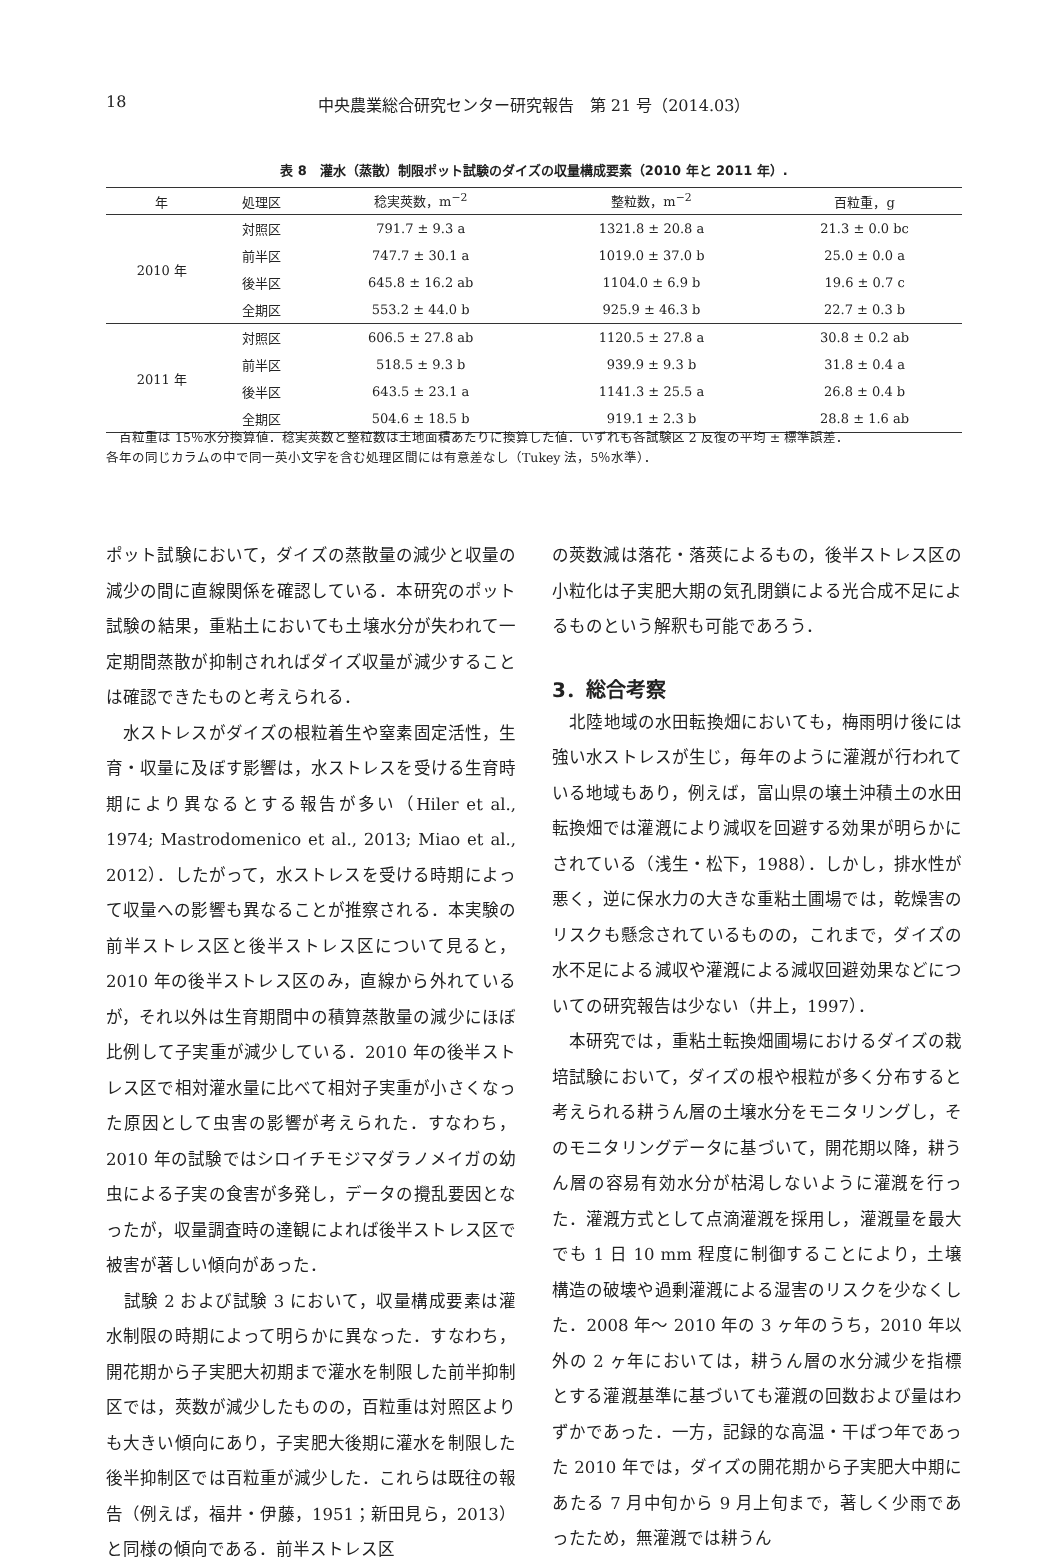18 中央農業総合研究センター研究報告　第 21 号（2014.03）
表 8　灌水（蒸散）制限ポット試験のダイズの収量構成要素（2010 年と 2011 年）.
| 年 | 処理区 | 稔実莢数，m<sup>−2</sup> | 整粒数，m<sup>−2</sup> | 百粒重，g |
| --- | --- | --- | --- | --- |
| 2010 年 | 対照区 | 791.7 ± 9.3 a | 1321.8 ± 20.8 a | 21.3 ± 0.0 bc |
| | 前半区 | 747.7 ± 30.1 a | 1019.0 ± 37.0 b | 25.0 ± 0.0 a |
| | 後半区 | 645.8 ± 16.2 ab | 1104.0 ± 6.9 b | 19.6 ± 0.7 c |
| | 全期区 | 553.2 ± 44.0 b | 925.9 ± 46.3 b | 22.7 ± 0.3 b |
| 2011 年 | 対照区 | 606.5 ± 27.8 ab | 1120.5 ± 27.8 a | 30.8 ± 0.2 ab |
| | 前半区 | 518.5 ± 9.3 b | 939.9 ± 9.3 b | 31.8 ± 0.4 a |
| | 後半区 | 643.5 ± 23.1 a | 1141.3 ± 25.5 a | 26.8 ± 0.4 b |
| | 全期区 | 504.6 ± 18.5 b | 919.1 ± 2.3 b | 28.8 ± 1.6 ab |
　百粒重は 15％水分換算値．稔実莢数と整粒数は土地面積あたりに換算した値．いずれも各試験区 2 反復の平均 ± 標準誤差．
各年の同じカラムの中で同一英小文字を含む処理区間には有意差なし（Tukey 法，5％水準）．
ポット試験において，ダイズの蒸散量の減少と収量の減少の間に直線関係を確認している．本研究のポット試験の結果，重粘土においても土壌水分が失われて一定期間蒸散が抑制されればダイズ収量が減少することは確認できたものと考えられる．
　水ストレスがダイズの根粒着生や窒素固定活性，生育・収量に及ぼす影響は，水ストレスを受ける生育時期により異なるとする報告が多い（Hiler et al., 1974; Mastrodomenico et al., 2013; Miao et al., 2012）．したがって，水ストレスを受ける時期によって収量への影響も異なることが推察される．本実験の前半ストレス区と後半ストレス区について見ると，2010 年の後半ストレス区のみ，直線から外れているが，それ以外は生育期間中の積算蒸散量の減少にほぼ比例して子実重が減少している．2010 年の後半ストレス区で相対灌水量に比べて相対子実重が小さくなった原因として虫害の影響が考えられた．すなわち，2010 年の試験ではシロイチモジマダラノメイガの幼虫による子実の食害が多発し，データの攪乱要因となったが，収量調査時の達観によれば後半ストレス区で被害が著しい傾向があった．
　試験 2 および試験 3 において，収量構成要素は灌水制限の時期によって明らかに異なった．すなわち，開花期から子実肥大初期まで灌水を制限した前半抑制区では，莢数が減少したものの，百粒重は対照区よりも大きい傾向にあり，子実肥大後期に灌水を制限した後半抑制区では百粒重が減少した．これらは既往の報告（例えば，福井・伊藤，1951；新田見ら，2013）と同様の傾向である．前半ストレス区
の莢数減は落花・落莢によるもの，後半ストレス区の小粒化は子実肥大期の気孔閉鎖による光合成不足によるものという解釈も可能であろう．
3．総合考察
　北陸地域の水田転換畑においても，梅雨明け後には強い水ストレスが生じ，毎年のように灌漑が行われている地域もあり，例えば，富山県の壌土沖積土の水田転換畑では灌漑により減収を回避する効果が明らかにされている（浅生・松下，1988）．しかし，排水性が悪く，逆に保水力の大きな重粘土圃場では，乾燥害のリスクも懸念されているものの，これまで，ダイズの水不足による減収や灌漑による減収回避効果などについての研究報告は少ない（井上，1997）．
　本研究では，重粘土転換畑圃場におけるダイズの栽培試験において，ダイズの根や根粒が多く分布すると考えられる耕うん層の土壌水分をモニタリングし，そのモニタリングデータに基づいて，開花期以降，耕うん層の容易有効水分が枯渇しないように灌漑を行った．灌漑方式として点滴灌漑を採用し，灌漑量を最大でも 1 日 10 mm 程度に制御することにより，土壌構造の破壊や過剰灌漑による湿害のリスクを少なくした．2008 年〜 2010 年の 3 ヶ年のうち，2010 年以外の 2 ヶ年においては，耕うん層の水分減少を指標とする灌漑基準に基づいても灌漑の回数および量はわずかであった．一方，記録的な高温・干ばつ年であった 2010 年では，ダイズの開花期から子実肥大中期にあたる 7 月中旬から 9 月上旬まで，著しく少雨であったため，無灌漑では耕うん